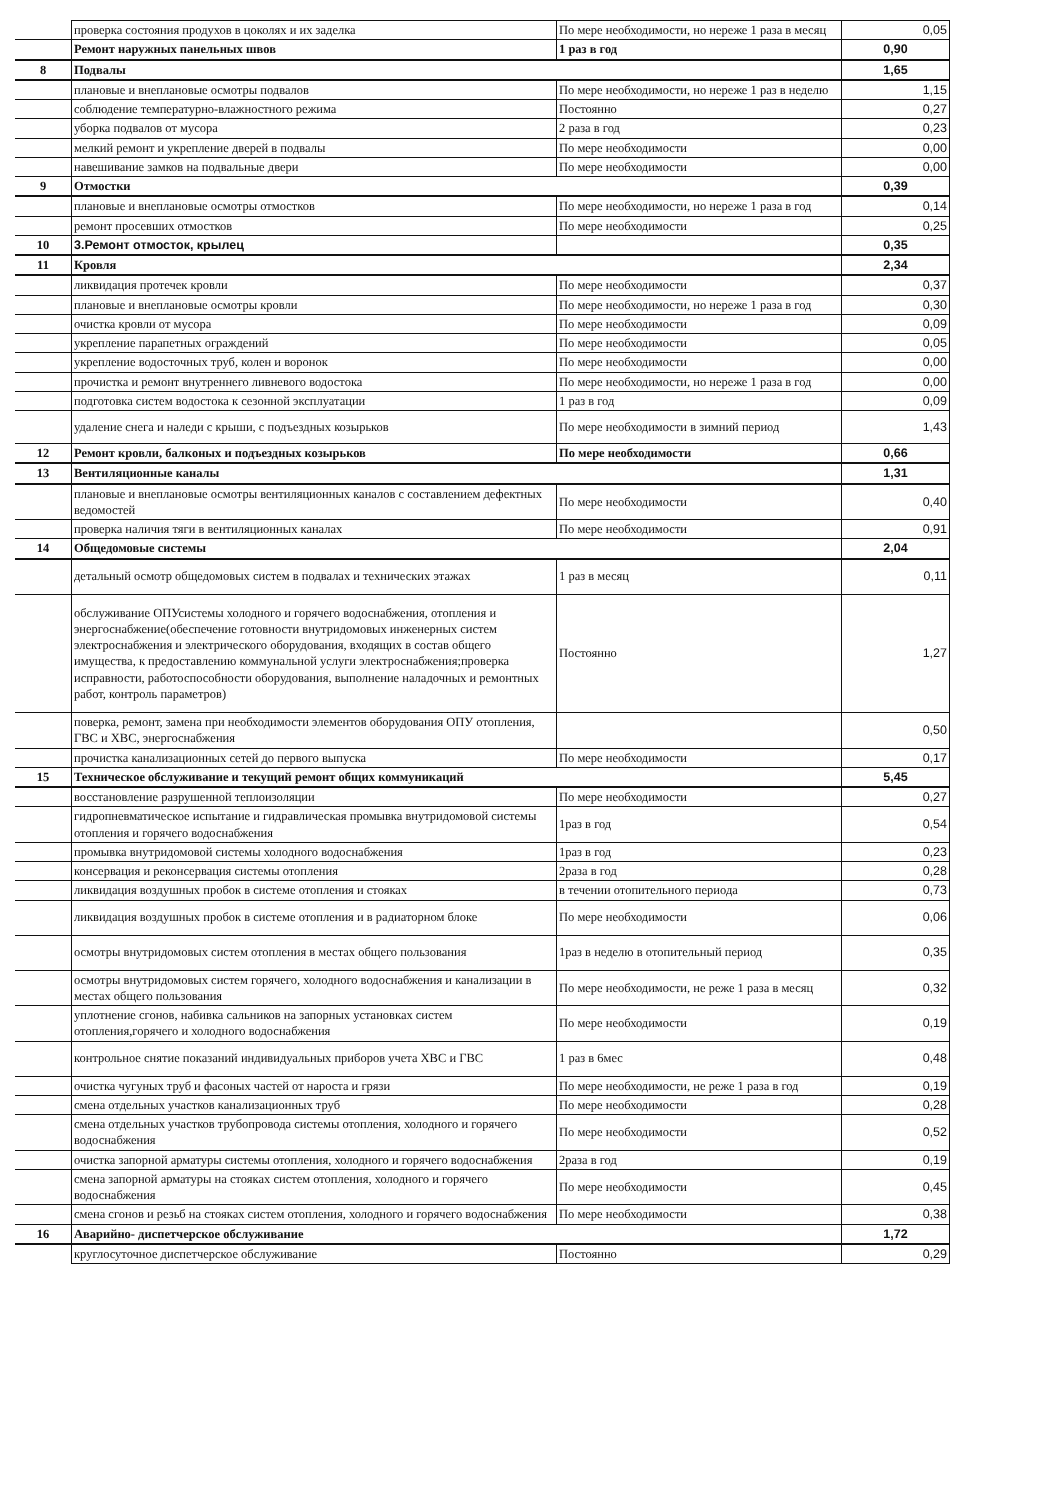| | проверка состояния продухов в цоколях и их заделка | По мере необходимости, но нереже 1 раза в месяц | 0,05 |
| | Ремонт наружных панельных швов | 1 раз в год | 0,90 |
| 8 | Подвалы | | 1,65 |
| | плановые и внеплановые осмотры подвалов | По мере необходимости, но нереже 1 раз в неделю | 1,15 |
| | соблюдение температурно-влажностного режима | Постоянно | 0,27 |
| | уборка подвалов от мусора | 2 раза в год | 0,23 |
| | мелкий ремонт и укрепление дверей в подвалы | По мере необходимости | 0,00 |
| | навешивание замков на подвальные двери | По мере необходимости | 0,00 |
| 9 | Отмостки | | 0,39 |
| | плановые и внеплановые осмотры отмостков | По мере необходимости, но нереже 1 раза в год | 0,14 |
| | ремонт просевших отмостков | По мере необходимости | 0,25 |
| 10 | 3.Ремонт отмосток, крылец | | 0,35 |
| 11 | Кровля | | 2,34 |
| | ликвидация протечек кровли | По мере необходимости | 0,37 |
| | плановые и внеплановые осмотры кровли | По мере необходимости, но нереже 1 раза в год | 0,30 |
| | очистка кровли от мусора | По мере необходимости | 0,09 |
| | укрепление парапетных ограждений | По мере необходимости | 0,05 |
| | укрепление водосточных труб, колен и воронок | По мере необходимости | 0,00 |
| | прочистка и ремонт внутреннего ливневого водостока | По мере необходимости, но нереже 1 раза в год | 0,00 |
| | подготовка систем водостока к сезонной эксплуатации | 1 раз в год | 0,09 |
| | удаление снега и наледи с крыши, с подъездных козырьков | По мере необходимости в зимний период | 1,43 |
| 12 | Ремонт кровли, балконых и подъездных козырьков | По мере необходимости | 0,66 |
| 13 | Вентиляционные каналы | | 1,31 |
| | плановые и внеплановые осмотры вентиляционных каналов с составлением дефектных ведомостей | По мере необходимости | 0,40 |
| | проверка наличия тяги в вентиляционных каналах | По мере необходимости | 0,91 |
| 14 | Общедомовые системы | | 2,04 |
| | детальный осмотр общедомовых систем в подвалах и технических этажах | 1 раз в месяц | 0,11 |
| | обслуживание ОПУсистемы холодного и горячего водоснабжения, отопления и энергоснабжение(обеспечение готовности внутридомовых инженерных систем электроснабжения и электрического оборудования, входящих в состав общего имущества, к предоставлению коммунальной услуги электроснабжения;проверка исправности, работоспособности оборудования, выполнение наладочных и ремонтных работ, контроль параметров) | Постоянно | 1,27 |
| | поверка, ремонт, замена при необходимости элементов оборудования ОПУ отопления, ГВС и ХВС, энергоснабжения | | 0,50 |
| | прочистка канализационных сетей до первого выпуска | По мере необходимости | 0,17 |
| 15 | Техническое обслуживание и текущий ремонт общих коммуникаций | | 5,45 |
| | восстановление разрушенной теплоизоляции | По мере необходимости | 0,27 |
| | гидропневматическое испытание и гидравлическая промывка внутридомовой системы отопления и горячего водоснабжения | 1раз в год | 0,54 |
| | промывка внутридомовой системы холодного водоснабжения | 1раз в год | 0,23 |
| | консервация и реконсервация системы отопления | 2раза в год | 0,28 |
| | ликвидация воздушных пробок в системе отопления и стояках | в течении отопительного периода | 0,73 |
| | ликвидация воздушных пробок в системе отопления и в радиаторном блоке | По мере необходимости | 0,06 |
| | осмотры внутридомовых систем отопления в местах общего пользования | 1раз в неделю в отопительный период | 0,35 |
| | осмотры внутридомовых систем горячего, холодного водоснабжения и канализации в местах общего пользования | По мере необходимости, не реже 1 раза в месяц | 0,32 |
| | уплотнение сгонов, набивка сальников на запорных установках систем отопления,горячего и холодного водоснабжения | По мере необходимости | 0,19 |
| | контрольное снятие показаний индивидуальных приборов учета ХВС и ГВС | 1 раз в 6мес | 0,48 |
| | очистка чугуных труб и фасоных частей от нароста и грязи | По мере необходимости, не реже 1 раза в год | 0,19 |
| | смена отдельных участков канализационных труб | По мере необходимости | 0,28 |
| | смена отдельных участков трубопровода системы отопления, холодного и горячего водоснабжения | По мере необходимости | 0,52 |
| | очистка запорной арматуры системы отопления, холодного и горячего водоснабжения | 2раза в год | 0,19 |
| | смена запорной арматуры на стояках систем отопления, холодного и горячего водоснабжения | По мере необходимости | 0,45 |
| | смена сгонов и резьб на стояках систем отопления, холодного и горячего водоснабжения | По мере необходимости | 0,38 |
| 16 | Аварийно- диспетчерское обслуживание | | 1,72 |
| | круглосуточное диспетчерское обслуживание | Постоянно | 0,29 |